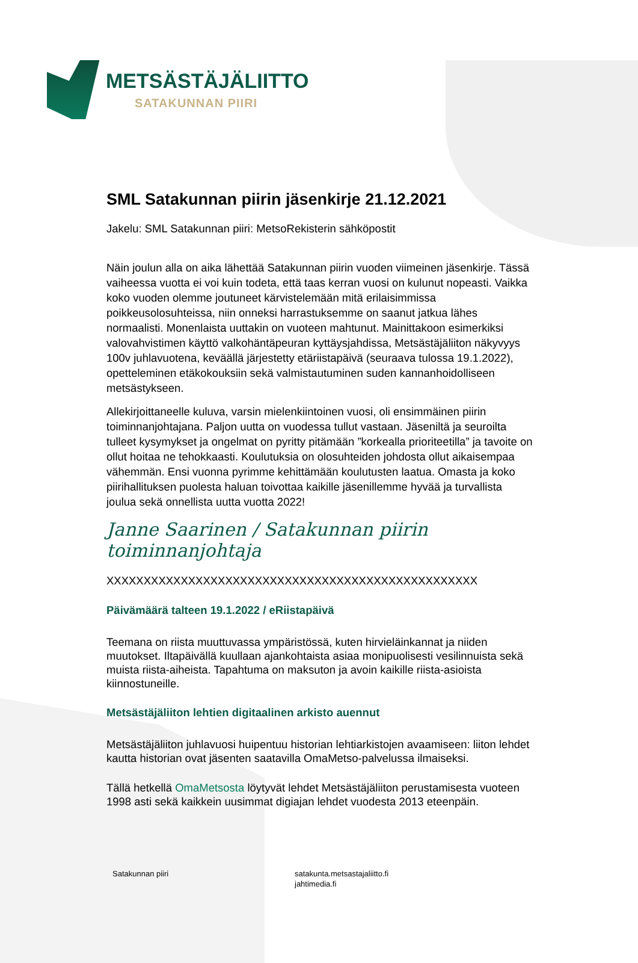METSÄSTÄJÄLIITTO
SATAKUNNAN PIIRI
SML Satakunnan piirin jäsenkirje 21.12.2021
Jakelu: SML Satakunnan piiri: MetsoRekisterin sähköpostit
Näin joulun alla on aika lähettää Satakunnan piirin vuoden viimeinen jäsenkirje. Tässä vaiheessa vuotta ei voi kuin todeta, että taas kerran vuosi on kulunut nopeasti. Vaikka koko vuoden olemme joutuneet kärvistelemään mitä erilaisimmissa poikkeusolosuhteissa, niin onneksi harrastuksemme on saanut jatkua lähes normaalisti. Monenlaista uuttakin on vuoteen mahtunut. Mainittakoon esimerkiksi valovahvistimen käyttö valkohäntäpeuran kyttäysjahdissa, Metsästäjäliiton näkyvyys 100v juhlavuotena, keväällä järjestetty etäriistapäivä (seuraava tulossa 19.1.2022), opetteleminen etäkokouksiin sekä valmistautuminen suden kannanhoidolliseen metsästykseen.
Allekirjoittaneelle kuluva, varsin mielenkiintoinen vuosi, oli ensimmäinen piirin toiminnanjohtajana. Paljon uutta on vuodessa tullut vastaan. Jäseniltä ja seuroilta tulleet kysymykset ja ongelmat on pyritty pitämään ”korkealla prioriteetilla” ja tavoite on ollut hoitaa ne tehokkaasti. Koulutuksia on olosuhteiden johdosta ollut aikaisempaa vähemmän. Ensi vuonna pyrimme kehittämään koulutusten laatua. Omasta ja koko piirihallituksen puolesta haluan toivottaa kaikille jäsenillemme hyvää ja turvallista joulua sekä onnellista uutta vuotta 2022!
Janne Saarinen / Satakunnan piirin toiminnanjohtaja
XXXXXXXXXXXXXXXXXXXXXXXXXXXXXXXXXXXXXXXXXXXXXXXXXX
Päivämäärä talteen 19.1.2022 / eRiistapäivä
Teemana on riista muuttuvassa ympäristössä, kuten hirvieläinkannat ja niiden muutokset. Iltapäivällä kuullaan ajankohtaista asiaa monipuolisesti vesilinnuista sekä muista riista-aiheista. Tapahtuma on maksuton ja avoin kaikille riista-asioista kiinnostuneille.
Metsästäjäliiton lehtien digitaalinen arkisto auennut
Metsästäjäliiton juhlavuosi huipentuu historian lehtiarkistojen avaamiseen: liiton lehdet kautta historian ovat jäsenten saatavilla OmaMetso-palvelussa ilmaiseksi.
Tällä hetkellä OmaMetsosta löytyvät lehdet Metsästäjäliiton perustamisesta vuoteen 1998 asti sekä kaikkein uusimmat digiajan lehdet vuodesta 2013 eteenpäin.
Satakunnan piiri satakunta.metsastajaliitto.fi
jahtimedia.fi